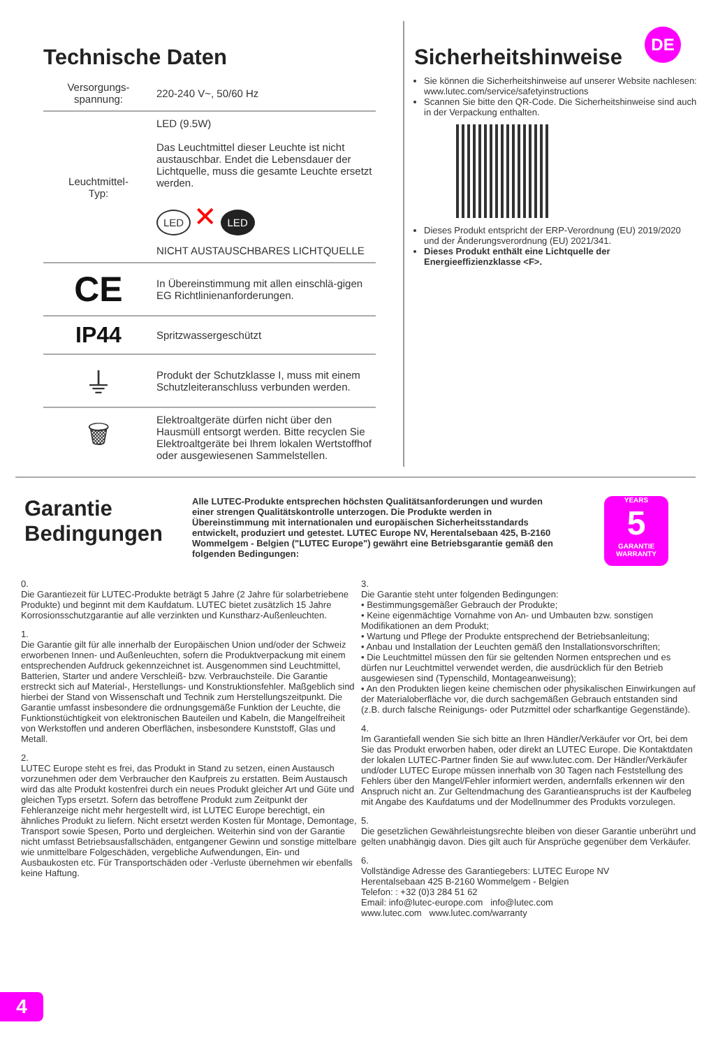DE
Technische Daten
| Versorgungs- spannung: | 220-240 V~, 50/60 Hz |
| Leuchtmittel- Typ: | LED (9.5W) Das Leuchtmittel dieser Leuchte ist nicht austauschbar. Endet die Lebensdauer der Lichtquelle, muss die gesamte Leuchte ersetzt werden. LED ✕ LED NICHT AUSTAUSCHBARES LICHTQUELLE |
| CE | In Übereinstimmung mit allen einschlä-gigen EG Richtlinienanforderungen. |
| IP44 | Spritzwassergeschützt |
| ⏚ | Produkt der Schutzklasse I, muss mit einem Schutzleiteranschluss verbunden werden. |
| 🗑 | Elektroaltgeräte dürfen nicht über den Hausmüll entsorgt werden. Bitte recyclen Sie Elektroaltgeräte bei Ihrem lokalen Wertstoffhof oder ausgewiesenen Sammelstellen. |
Sicherheitshinweise
Sie können die Sicherheitshinweise auf unserer Website nachlesen: www.lutec.com/service/safetyinstructions
Scannen Sie bitte den QR-Code. Die Sicherheitshinweise sind auch in der Verpackung enthalten.
Dieses Produkt entspricht der ERP-Verordnung (EU) 2019/2020 und der Änderungsverordnung (EU) 2021/341.
Dieses Produkt enthält eine Lichtquelle der Energieeffizienzklasse <F>.
Garantie Bedingungen
Alle LUTEC-Produkte entsprechen höchsten Qualitätsanforderungen und wurden einer strengen Qualitätskontrolle unterzogen. Die Produkte werden in Übereinstimmung mit internationalen und europäischen Sicherheitsstandards entwickelt, produziert und getestet. LUTEC Europe NV, Herentalsebaan 425, B-2160 Wommelgem - Belgien ("LUTEC Europe") gewährt eine Betriebsgarantie gemäß den folgenden Bedingungen:
YEARS
5
GARANTIE WARRANTY
0.
Die Garantiezeit für LUTEC-Produkte beträgt 5 Jahre (2 Jahre für solarbetriebene Produkte) und beginnt mit dem Kaufdatum. LUTEC bietet zusätzlich 15 Jahre Korrosionsschutzgarantie auf alle verzinkten und Kunstharz-Außenleuchten.
1.
Die Garantie gilt für alle innerhalb der Europäischen Union und/oder der Schweiz erworbenen Innen- und Außenleuchten, sofern die Produktverpackung mit einem entsprechenden Aufdruck gekennzeichnet ist. Ausgenommen sind Leuchtmittel, Batterien, Starter und andere Verschleiß- bzw. Verbrauchsteile. Die Garantie erstreckt sich auf Material-, Herstellungs- und Konstruktionsfehler. Maßgeblich sind hierbei der Stand von Wissenschaft und Technik zum Herstellungszeitpunkt. Die Garantie umfasst insbesondere die ordnungsgemäße Funktion der Leuchte, die Funktionstüchtigkeit von elektronischen Bauteilen und Kabeln, die Mangelfreiheit von Werkstoffen und anderen Oberflächen, insbesondere Kunststoff, Glas und Metall.
2.
LUTEC Europe steht es frei, das Produkt in Stand zu setzen, einen Austausch vorzunehmen oder dem Verbraucher den Kaufpreis zu erstatten. Beim Austausch wird das alte Produkt kostenfrei durch ein neues Produkt gleicher Art und Güte und gleichen Typs ersetzt. Sofern das betroffene Produkt zum Zeitpunkt der Fehleranzeige nicht mehr hergestellt wird, ist LUTEC Europe berechtigt, ein ähnliches Produkt zu liefern. Nicht ersetzt werden Kosten für Montage, Demontage, Transport sowie Spesen, Porto und dergleichen. Weiterhin sind von der Garantie nicht umfasst Betriebsausfallschäden, entgangener Gewinn und sonstige mittelbare wie unmittelbare Folgeschäden, vergebliche Aufwendungen, Ein- und Ausbaukosten etc. Für Transportschäden oder -Verluste übernehmen wir ebenfalls keine Haftung.
3.
Die Garantie steht unter folgenden Bedingungen:
• Bestimmungsgemäßer Gebrauch der Produkte;
• Keine eigenmächtige Vornahme von An- und Umbauten bzw. sonstigen Modifikationen an dem Produkt;
• Wartung und Pflege der Produkte entsprechend der Betriebsanleitung;
• Anbau und Installation der Leuchten gemäß den Installationsvorschriften;
• Die Leuchtmittel müssen den für sie geltenden Normen entsprechen und es dürfen nur Leuchtmittel verwendet werden, die ausdrücklich für den Betrieb ausgewiesen sind (Typenschild, Montageanweisung);
• An den Produkten liegen keine chemischen oder physikalischen Einwirkungen auf der Materialoberfläche vor, die durch sachgemäßen Gebrauch entstanden sind (z.B. durch falsche Reinigungs- oder Putzmittel oder scharfkantige Gegenstände).
4.
Im Garantiefall wenden Sie sich bitte an Ihren Händler/Verkäufer vor Ort, bei dem Sie das Produkt erworben haben, oder direkt an LUTEC Europe. Die Kontaktdaten der lokalen LUTEC-Partner finden Sie auf www.lutec.com. Der Händler/Verkäufer und/oder LUTEC Europe müssen innerhalb von 30 Tagen nach Feststellung des Fehlers über den Mangel/Fehler informiert werden, andernfalls erkennen wir den Anspruch nicht an. Zur Geltendmachung des Garantieanspruchs ist der Kaufbeleg mit Angabe des Kaufdatums und der Modellnummer des Produkts vorzulegen.
5.
Die gesetzlichen Gewährleistungsrechte bleiben von dieser Garantie unberührt und gelten unabhängig davon. Dies gilt auch für Ansprüche gegenüber dem Verkäufer.
6.
Vollständige Adresse des Garantiegebers: LUTEC Europe NV
Herentalsebaan 425 B-2160 Wommelgem - Belgien
Telefon: : +32 (0)3 284 51 62
Email: info@lutec-europe.com info@lutec.com
www.lutec.com www.lutec.com/warranty
4